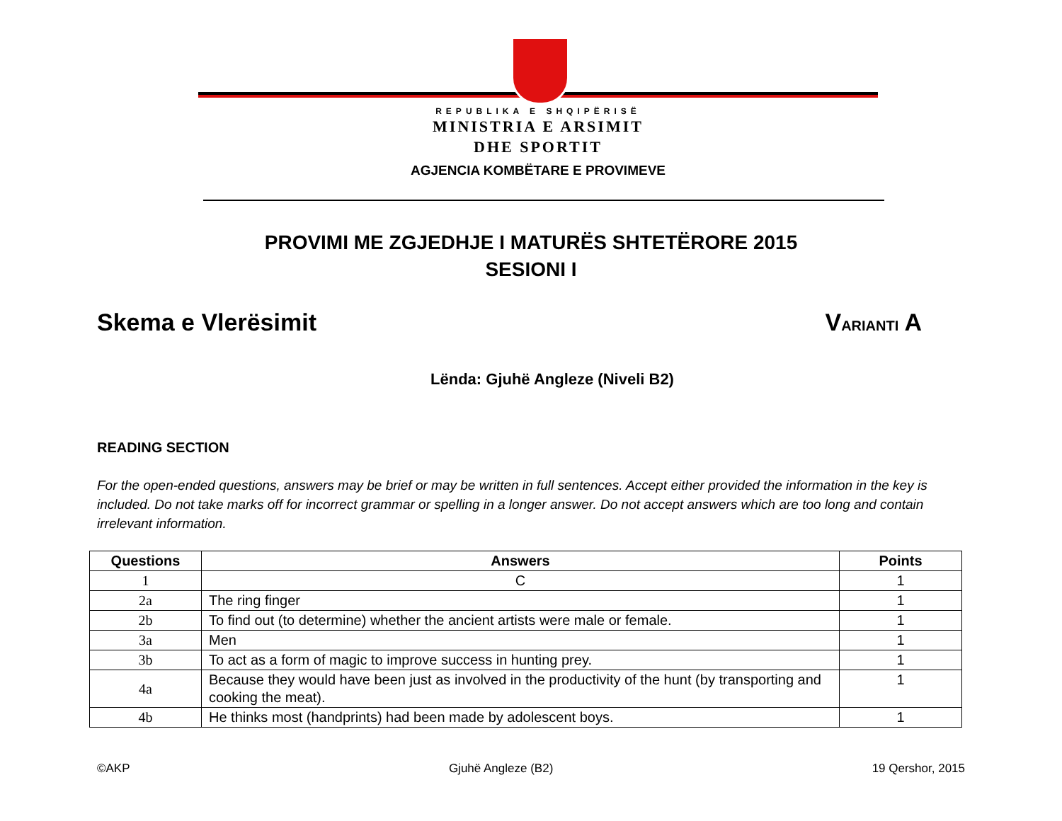REPUBLIKA E SHQIPËRISË
MINISTRIA E ARSIMIT
DHE SPORTIT
AGJENCIA KOMBËTARE E PROVIMEVE
PROVIMI ME ZGJEDHJE I MATURËS SHTETËRORE 2015
SESIONI I
Skema e Vlerësimit VARIANTI A
Lënda: Gjuhë Angleze (Niveli B2)
READING SECTION
For the open-ended questions, answers may be brief or may be written in full sentences. Accept either provided the information in the key is included. Do not take marks off for incorrect grammar or spelling in a longer answer. Do not accept answers which are too long and contain irrelevant information.
| Questions | Answers | Points |
| --- | --- | --- |
| 1 | C | 1 |
| 2a | The ring finger | 1 |
| 2b | To find out (to determine) whether the ancient artists were male or female. | 1 |
| 3a | Men | 1 |
| 3b | To act as a form of magic to improve success in hunting prey. | 1 |
| 4a | Because they would have been just as involved in the productivity of the hunt (by transporting and cooking the meat). | 1 |
| 4b | He thinks most (handprints) had been made by adolescent boys. | 1 |
©AKP Gjuhë Angleze (B2) 19 Qershor, 2015